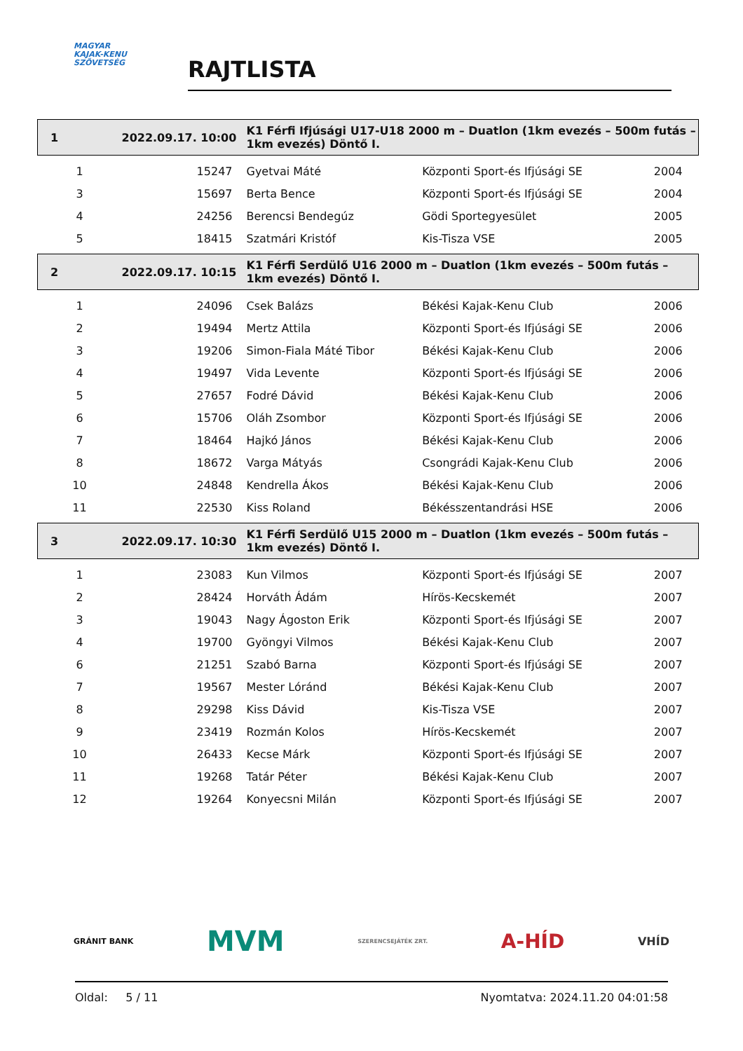MAGYAR
KAJAK-KENU
SZÖVETSÉG
RAJTLISTA
| 1 | 2022.09.17. 10:00 | K1 Férfi Ifjúsági U17-U18 2000 m – Duatlon (1km evezés – 500m futás – 1km evezés) Döntő I. | | |
| 1 | 15247 | Gyetvai Máté | Központi Sport-és Ifjúsági SE | 2004 |
| 3 | 15697 | Berta Bence | Központi Sport-és Ifjúsági SE | 2004 |
| 4 | 24256 | Berencsi Bendegúz | Gödi Sportegyesület | 2005 |
| 5 | 18415 | Szatmári Kristóf | Kis-Tisza VSE | 2005 |
| 2 | 2022.09.17. 10:15 | K1 Férfi Serdülő U16 2000 m – Duatlon (1km evezés – 500m futás – 1km evezés) Döntő I. | | |
| 1 | 24096 | Csek Balázs | Békési Kajak-Kenu Club | 2006 |
| 2 | 19494 | Mertz Attila | Központi Sport-és Ifjúsági SE | 2006 |
| 3 | 19206 | Simon-Fiala Máté Tibor | Békési Kajak-Kenu Club | 2006 |
| 4 | 19497 | Vida Levente | Központi Sport-és Ifjúsági SE | 2006 |
| 5 | 27657 | Fodré Dávid | Békési Kajak-Kenu Club | 2006 |
| 6 | 15706 | Oláh Zsombor | Központi Sport-és Ifjúsági SE | 2006 |
| 7 | 18464 | Hajkó János | Békési Kajak-Kenu Club | 2006 |
| 8 | 18672 | Varga Mátyás | Csongrádi Kajak-Kenu Club | 2006 |
| 10 | 24848 | Kendrella Ákos | Békési Kajak-Kenu Club | 2006 |
| 11 | 22530 | Kiss Roland | Békésszentandrási HSE | 2006 |
| 3 | 2022.09.17. 10:30 | K1 Férfi Serdülő U15 2000 m – Duatlon (1km evezés – 500m futás – 1km evezés) Döntő I. | | |
| 1 | 23083 | Kun Vilmos | Központi Sport-és Ifjúsági SE | 2007 |
| 2 | 28424 | Horváth Ádám | Hírös-Kecskemét | 2007 |
| 3 | 19043 | Nagy Ágoston Erik | Központi Sport-és Ifjúsági SE | 2007 |
| 4 | 19700 | Gyöngyi Vilmos | Békési Kajak-Kenu Club | 2007 |
| 6 | 21251 | Szabó Barna | Központi Sport-és Ifjúsági SE | 2007 |
| 7 | 19567 | Mester Lóránd | Békési Kajak-Kenu Club | 2007 |
| 8 | 29298 | Kiss Dávid | Kis-Tisza VSE | 2007 |
| 9 | 23419 | Rozmán Kolos | Hírös-Kecskemét | 2007 |
| 10 | 26433 | Kecse Márk | Központi Sport-és Ifjúsági SE | 2007 |
| 11 | 19268 | Tatár Péter | Békési Kajak-Kenu Club | 2007 |
| 12 | 19264 | Konyecsni Milán | Központi Sport-és Ifjúsági SE | 2007 |
GRÁNIT BANK MVM SZERENCSEJÁTÉK ZRT. A-HÍD VHÍD
Oldal: 5 / 11 Nyomtatva: 2024.11.20 04:01:58